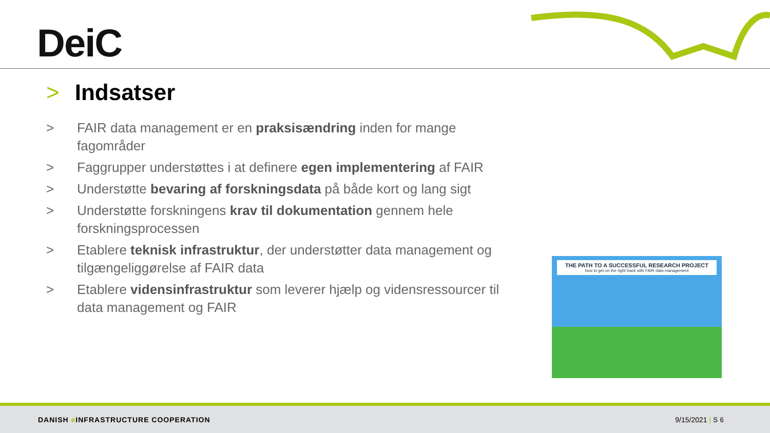DeiC
> Indsatser
> FAIR data management er en praksisændring inden for mange fagområder
> Faggrupper understøttes i at definere egen implementering af FAIR
> Understøtte bevaring af forskningsdata på både kort og lang sigt
> Understøtte forskningens krav til dokumentation gennem hele forskningsprocessen
> Etablere teknisk infrastruktur, der understøtter data management og tilgængeliggørelse af FAIR data
> Etablere vidensinfrastruktur som leverer hjælp og vidensressourcer til data management og FAIR
THE PATH TO A SUCCESSFUL RESEARCH PROJECT
how to get on the right track with FAIR data management
DANISH e INFRASTRUCTURE COOPERATION 9/15/2021 | S 6